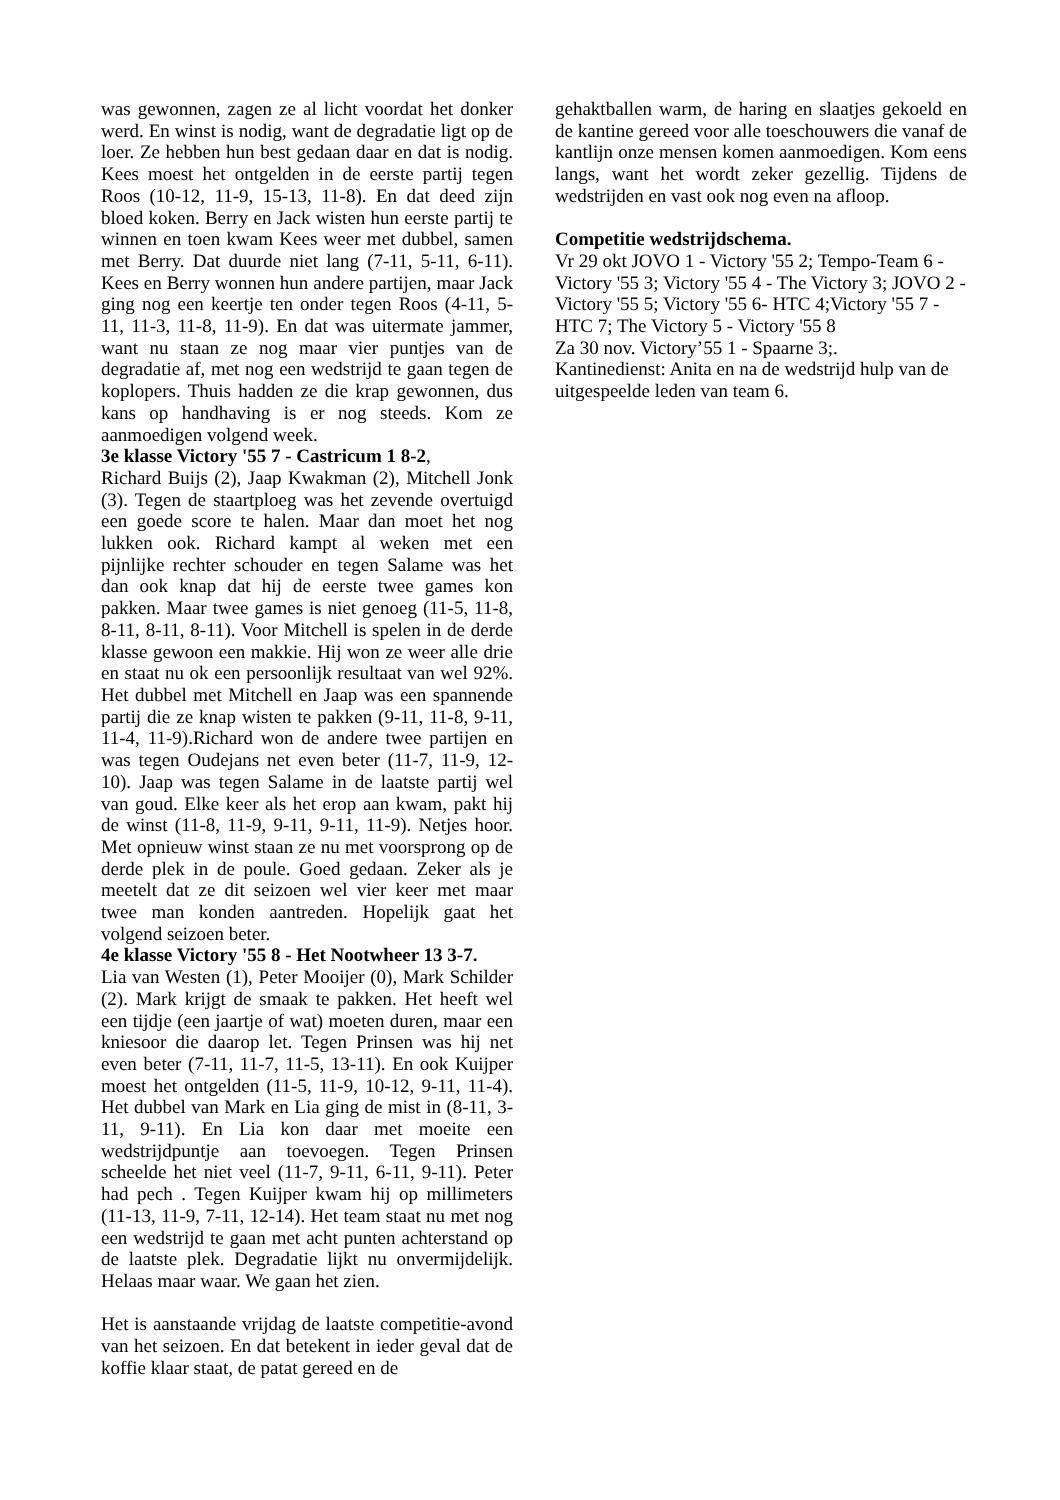was gewonnen, zagen ze al licht voordat het donker werd. En winst is nodig, want de degradatie ligt op de loer. Ze hebben hun best gedaan daar en dat is nodig. Kees moest het ontgelden in de eerste partij tegen Roos (10-12, 11-9, 15-13, 11-8). En dat deed zijn bloed koken. Berry en Jack wisten hun eerste partij te winnen en toen kwam Kees weer met dubbel, samen met Berry. Dat duurde niet lang (7-11, 5-11, 6-11). Kees en Berry wonnen hun andere partijen, maar Jack ging nog een keertje ten onder tegen Roos (4-11, 5-11, 11-3, 11-8, 11-9). En dat was uitermate jammer, want nu staan ze nog maar vier puntjes van de degradatie af, met nog een wedstrijd te gaan tegen de koplopers. Thuis hadden ze die krap gewonnen, dus kans op handhaving is er nog steeds. Kom ze aanmoedigen volgend week.
3e klasse Victory '55 7 - Castricum 1 8-2,
Richard Buijs (2), Jaap Kwakman (2), Mitchell Jonk (3). Tegen de staartploeg was het zevende overtuigd een goede score te halen. Maar dan moet het nog lukken ook. Richard kampt al weken met een pijnlijke rechter schouder en tegen Salame was het dan ook knap dat hij de eerste twee games kon pakken. Maar twee games is niet genoeg (11-5, 11-8, 8-11, 8-11, 8-11). Voor Mitchell is spelen in de derde klasse gewoon een makkie. Hij won ze weer alle drie en staat nu ok een persoonlijk resultaat van wel 92%. Het dubbel met Mitchell en Jaap was een spannende partij die ze knap wisten te pakken (9-11, 11-8, 9-11, 11-4, 11-9).Richard won de andere twee partijen en was tegen Oudejans net even beter (11-7, 11-9, 12-10). Jaap was tegen Salame in de laatste partij wel van goud. Elke keer als het erop aan kwam, pakt hij de winst (11-8, 11-9, 9-11, 9-11, 11-9). Netjes hoor. Met opnieuw winst staan ze nu met voorsprong op de derde plek in de poule. Goed gedaan. Zeker als je meetelt dat ze dit seizoen wel vier keer met maar twee man konden aantreden. Hopelijk gaat het volgend seizoen beter.
4e klasse Victory '55 8 - Het Nootwheer 13 3-7.
Lia van Westen (1), Peter Mooijer (0), Mark Schilder (2). Mark krijgt de smaak te pakken. Het heeft wel een tijdje (een jaartje of wat) moeten duren, maar een kniesoor die daarop let. Tegen Prinsen was hij net even beter (7-11, 11-7, 11-5, 13-11). En ook Kuijper moest het ontgelden (11-5, 11-9, 10-12, 9-11, 11-4). Het dubbel van Mark en Lia ging de mist in (8-11, 3-11, 9-11). En Lia kon daar met moeite een wedstrijdpuntje aan toevoegen. Tegen Prinsen scheelde het niet veel (11-7, 9-11, 6-11, 9-11). Peter had pech . Tegen Kuijper kwam hij op millimeters (11-13, 11-9, 7-11, 12-14). Het team staat nu met nog een wedstrijd te gaan met acht punten achterstand op de laatste plek. Degradatie lijkt nu onvermijdelijk. Helaas maar waar. We gaan het zien.
Het is aanstaande vrijdag de laatste competitie-avond van het seizoen. En dat betekent in ieder geval dat de koffie klaar staat, de patat gereed en de
gehaktballen warm, de haring en slaatjes gekoeld en de kantine gereed voor alle toeschouwers die vanaf de kantlijn onze mensen komen aanmoedigen. Kom eens langs, want het wordt zeker gezellig. Tijdens de wedstrijden en vast ook nog even na afloop.
Competitie wedstrijdschema.
Vr 29 okt JOVO 1 - Victory '55 2; Tempo-Team 6 - Victory '55 3; Victory '55 4 - The Victory 3; JOVO 2 - Victory '55 5; Victory '55 6- HTC 4;Victory '55 7 - HTC 7; The Victory 5 - Victory '55 8
Za 30 nov. Victory’55 1 - Spaarne 3;.
Kantinedienst: Anita en na de wedstrijd hulp van de uitgespeelde leden van team 6.